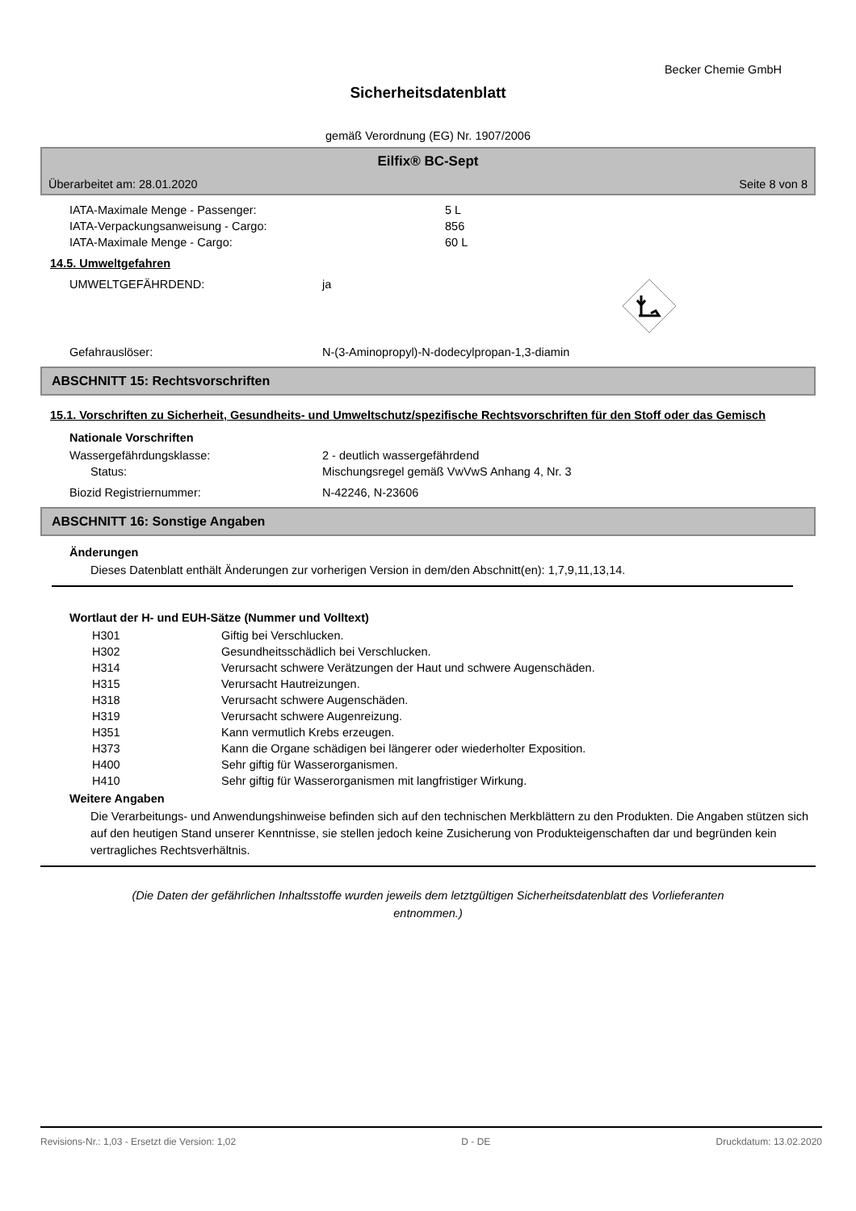Becker Chemie GmbH
Sicherheitsdatenblatt
gemäß Verordnung (EG) Nr. 1907/2006
Eilfix® BC-Sept
Überarbeitet am: 28.01.2020 Seite 8 von 8
| IATA-Maximale Menge - Passenger: | 5 L |
| IATA-Verpackungsanweisung - Cargo: | 856 |
| IATA-Maximale Menge - Cargo: | 60 L |
14.5. Umweltgefahren
| UMWELTGEFÄHRDEND: | ja | |
| Gefahrauslöser: | N-(3-Aminopropyl)-N-dodecylpropan-1,3-diamin | |
ABSCHNITT 15: Rechtsvorschriften
15.1. Vorschriften zu Sicherheit, Gesundheits- und Umweltschutz/spezifische Rechtsvorschriften für den Stoff oder das Gemisch
Nationale Vorschriften
| Wassergefährdungsklasse: | 2 - deutlich wassergefährdend |
| Status: | Mischungsregel gemäß VwVwS Anhang 4, Nr. 3 |
| Biozid Registriernummer: | N-42246, N-23606 |
ABSCHNITT 16: Sonstige Angaben
Änderungen
Dieses Datenblatt enthält Änderungen zur vorherigen Version in dem/den Abschnitt(en): 1,7,9,11,13,14.
Wortlaut der H- und EUH-Sätze (Nummer und Volltext)
| H301 | Giftig bei Verschlucken. |
| H302 | Gesundheitsschädlich bei Verschlucken. |
| H314 | Verursacht schwere Verätzungen der Haut und schwere Augenschäden. |
| H315 | Verursacht Hautreizungen. |
| H318 | Verursacht schwere Augenschäden. |
| H319 | Verursacht schwere Augenreizung. |
| H351 | Kann vermutlich Krebs erzeugen. |
| H373 | Kann die Organe schädigen bei längerer oder wiederholter Exposition. |
| H400 | Sehr giftig für Wasserorganismen. |
| H410 | Sehr giftig für Wasserorganismen mit langfristiger Wirkung. |
Weitere Angaben
Die Verarbeitungs- und Anwendungshinweise befinden sich auf den technischen Merkblättern zu den Produkten. Die Angaben stützen sich auf den heutigen Stand unserer Kenntnisse, sie stellen jedoch keine Zusicherung von Produkteigenschaften dar und begründen kein vertragliches Rechtsverhältnis.
(Die Daten der gefährlichen Inhaltsstoffe wurden jeweils dem letztgültigen Sicherheitsdatenblatt des Vorlieferanten entnommen.)
Revisions-Nr.: 1,03 - Ersetzt die Version: 1,02 D - DE Druckdatum: 13.02.2020